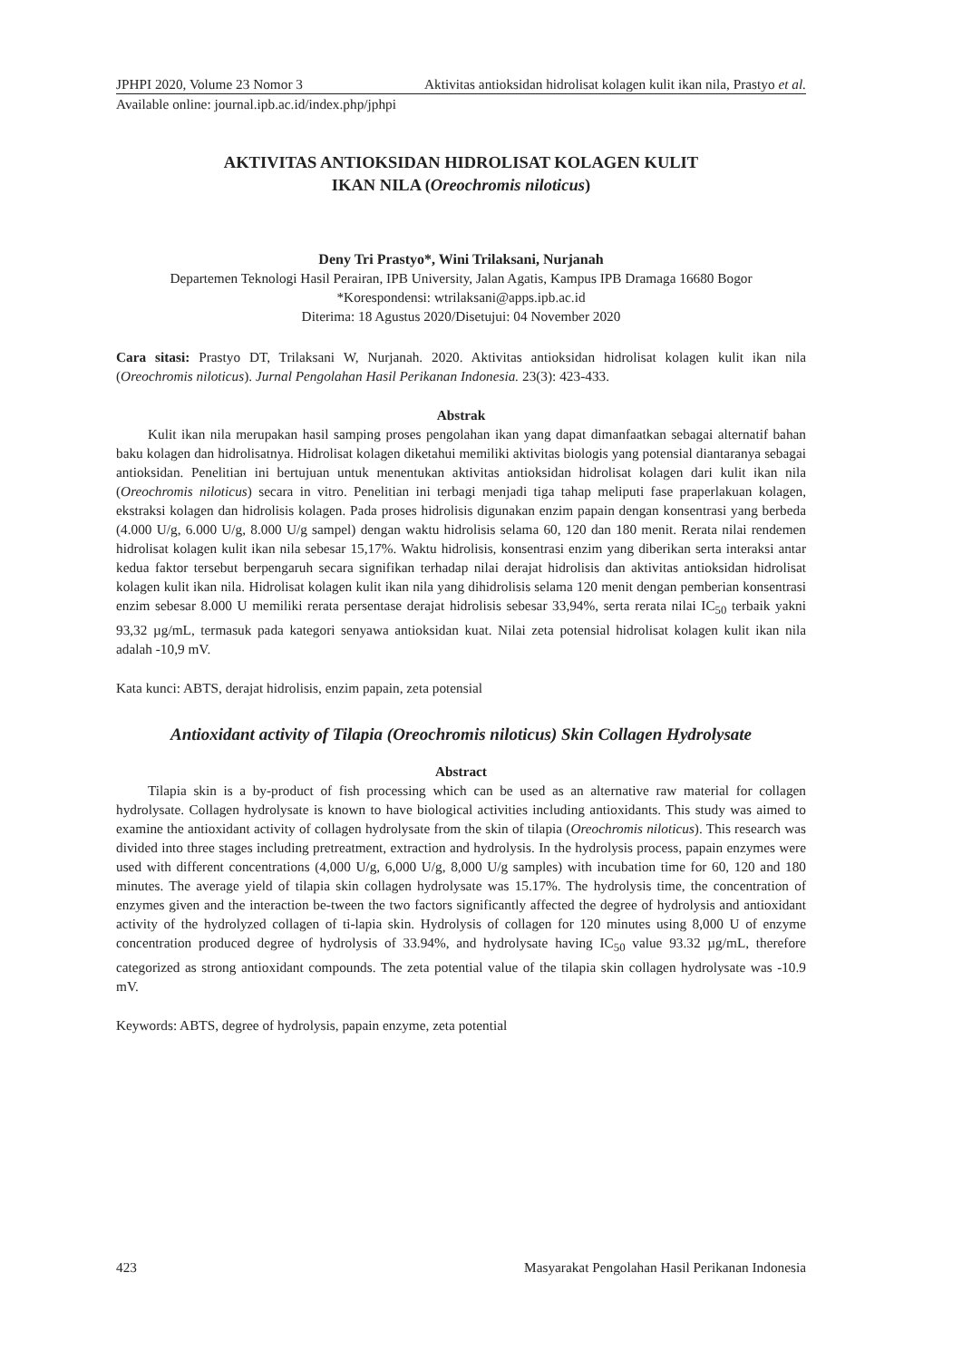JPHPI 2020, Volume 23 Nomor 3 Aktivitas antioksidan hidrolisat kolagen kulit ikan nila, Prastyo et al.
Available online: journal.ipb.ac.id/index.php/jphpi
AKTIVITAS ANTIOKSIDAN HIDROLISAT KOLAGEN KULIT
IKAN NILA (Oreochromis niloticus)
Deny Tri Prastyo*, Wini Trilaksani, Nurjanah
Departemen Teknologi Hasil Perairan, IPB University, Jalan Agatis, Kampus IPB Dramaga 16680 Bogor
*Korespondensi: wtrilaksani@apps.ipb.ac.id
Diterima: 18 Agustus 2020/Disetujui: 04 November 2020
Cara sitasi: Prastyo DT, Trilaksani W, Nurjanah. 2020. Aktivitas antioksidan hidrolisat kolagen kulit ikan nila (Oreochromis niloticus). Jurnal Pengolahan Hasil Perikanan Indonesia. 23(3): 423-433.
Abstrak
Kulit ikan nila merupakan hasil samping proses pengolahan ikan yang dapat dimanfaatkan sebagai alternatif bahan baku kolagen dan hidrolisatnya. Hidrolisat kolagen diketahui memiliki aktivitas biologis yang potensial diantaranya sebagai antioksidan. Penelitian ini bertujuan untuk menentukan aktivitas antioksidan hidrolisat kolagen dari kulit ikan nila (Oreochromis niloticus) secara in vitro. Penelitian ini terbagi menjadi tiga tahap meliputi fase praperlakuan kolagen, ekstraksi kolagen dan hidrolisis kolagen. Pada proses hidrolisis digunakan enzim papain dengan konsentrasi yang berbeda (4.000 U/g, 6.000 U/g, 8.000 U/g sampel) dengan waktu hidrolisis selama 60, 120 dan 180 menit. Rerata nilai rendemen hidrolisat kolagen kulit ikan nila sebesar 15,17%. Waktu hidrolisis, konsentrasi enzim yang diberikan serta interaksi antar kedua faktor tersebut berpengaruh secara signifikan terhadap nilai derajat hidrolisis dan aktivitas antioksidan hidrolisat kolagen kulit ikan nila. Hidrolisat kolagen kulit ikan nila yang dihidrolisis selama 120 menit dengan pemberian konsentrasi enzim sebesar 8.000 U memiliki rerata persentase derajat hidrolisis sebesar 33,94%, serta rerata nilai IC<sub>50</sub> terbaik yakni 93,32 µg/mL, termasuk pada kategori senyawa antioksidan kuat. Nilai zeta potensial hidrolisat kolagen kulit ikan nila adalah -10,9 mV.
Kata kunci: ABTS, derajat hidrolisis, enzim papain, zeta potensial
Antioxidant activity of Tilapia (Oreochromis niloticus) Skin Collagen Hydrolysate
Abstract
Tilapia skin is a by-product of fish processing which can be used as an alternative raw material for collagen hydrolysate. Collagen hydrolysate is known to have biological activities including antioxidants. This study was aimed to examine the antioxidant activity of collagen hydrolysate from the skin of tilapia (Oreochromis niloticus). This research was divided into three stages including pretreatment, extraction and hydrolysis. In the hydrolysis process, papain enzymes were used with different concentrations (4,000 U/g, 6,000 U/g, 8,000 U/g samples) with incubation time for 60, 120 and 180 minutes. The average yield of tilapia skin collagen hydrolysate was 15.17%. The hydrolysis time, the concentration of enzymes given and the interaction be-tween the two factors significantly affected the degree of hydrolysis and antioxidant activity of the hydrolyzed collagen of ti-lapia skin. Hydrolysis of collagen for 120 minutes using 8,000 U of enzyme concentration produced degree of hydrolysis of 33.94%, and hydrolysate having IC<sub>50</sub> value 93.32 µg/mL, therefore categorized as strong antioxidant compounds. The zeta potential value of the tilapia skin collagen hydrolysate was -10.9 mV.
Keywords: ABTS, degree of hydrolysis, papain enzyme, zeta potential
423 Masyarakat Pengolahan Hasil Perikanan Indonesia